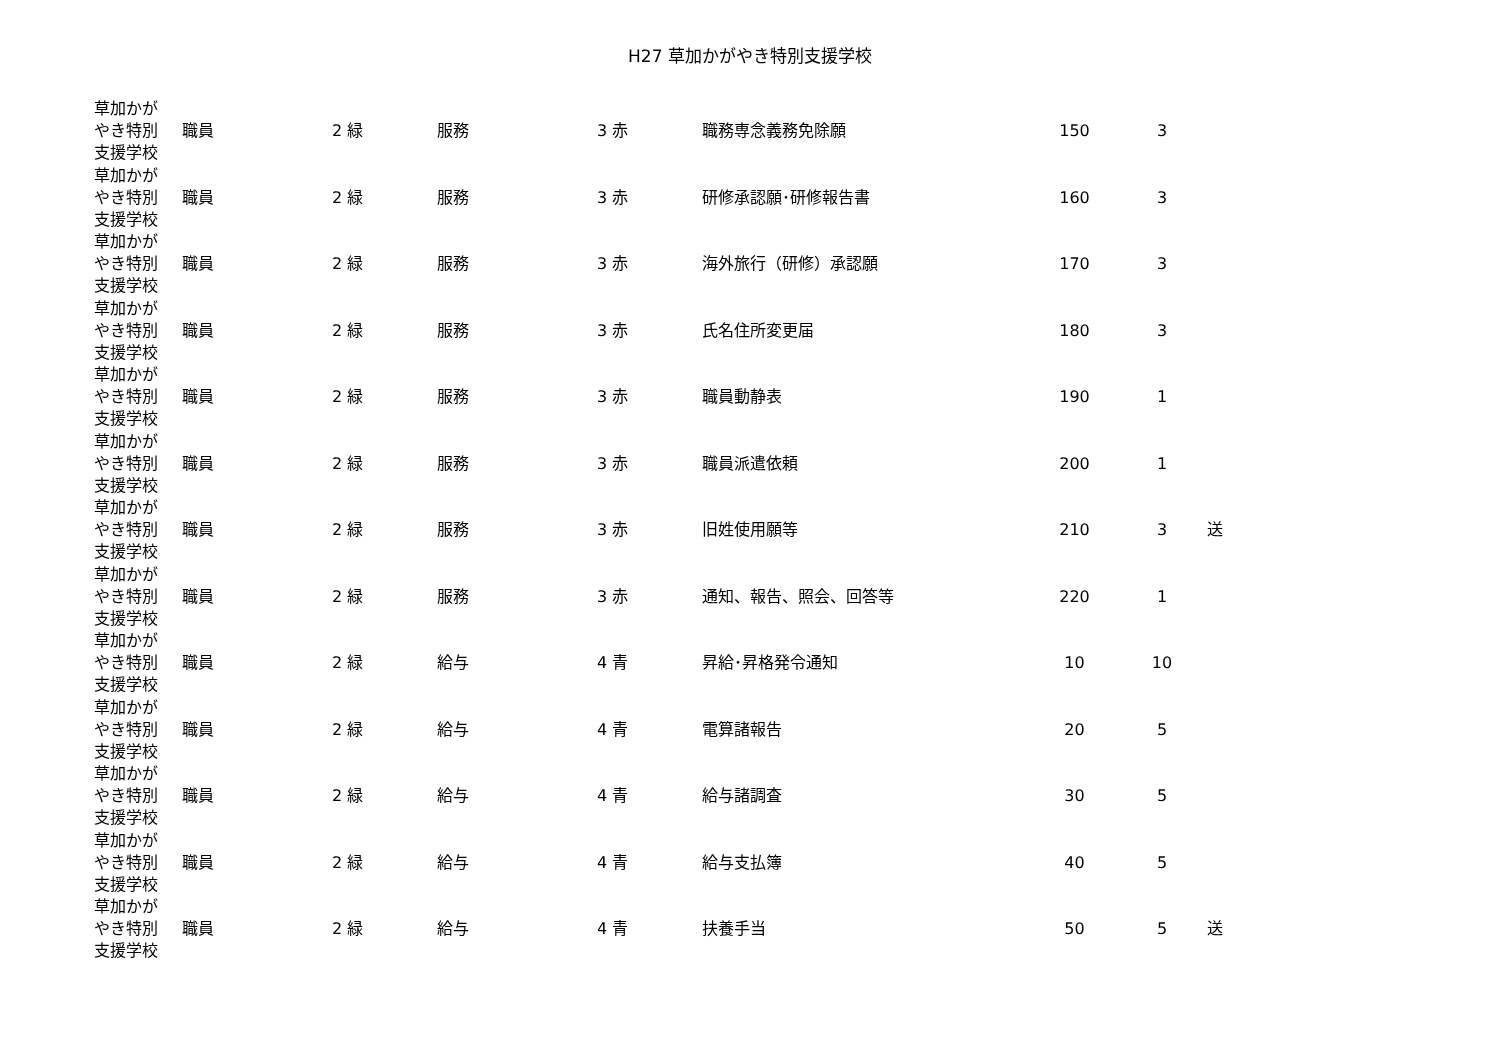H27 草加かがやき特別支援学校
| 草加かが やき特別 支援学校 | 職員 | 2 緑 | 服務 | 3 赤 | 職務専念義務免除願 | 150 | 3 | |
| 草加かが やき特別 支援学校 | 職員 | 2 緑 | 服務 | 3 赤 | 研修承認願･研修報告書 | 160 | 3 | |
| 草加かが やき特別 支援学校 | 職員 | 2 緑 | 服務 | 3 赤 | 海外旅行（研修）承認願 | 170 | 3 | |
| 草加かが やき特別 支援学校 | 職員 | 2 緑 | 服務 | 3 赤 | 氏名住所変更届 | 180 | 3 | |
| 草加かが やき特別 支援学校 | 職員 | 2 緑 | 服務 | 3 赤 | 職員動静表 | 190 | 1 | |
| 草加かが やき特別 支援学校 | 職員 | 2 緑 | 服務 | 3 赤 | 職員派遣依頼 | 200 | 1 | |
| 草加かが やき特別 支援学校 | 職員 | 2 緑 | 服務 | 3 赤 | 旧姓使用願等 | 210 | 3 | 送 |
| 草加かが やき特別 支援学校 | 職員 | 2 緑 | 服務 | 3 赤 | 通知、報告、照会、回答等 | 220 | 1 | |
| 草加かが やき特別 支援学校 | 職員 | 2 緑 | 給与 | 4 青 | 昇給･昇格発令通知 | 10 | 10 | |
| 草加かが やき特別 支援学校 | 職員 | 2 緑 | 給与 | 4 青 | 電算諸報告 | 20 | 5 | |
| 草加かが やき特別 支援学校 | 職員 | 2 緑 | 給与 | 4 青 | 給与諸調査 | 30 | 5 | |
| 草加かが やき特別 支援学校 | 職員 | 2 緑 | 給与 | 4 青 | 給与支払簿 | 40 | 5 | |
| 草加かが やき特別 支援学校 | 職員 | 2 緑 | 給与 | 4 青 | 扶養手当 | 50 | 5 | 送 |